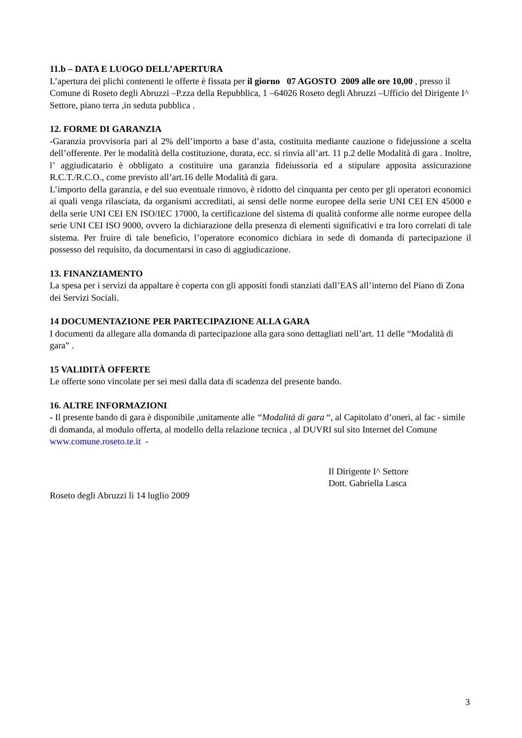11.b – DATA E LUOGO DELL’APERTURA
L’apertura dei plichi contenenti le offerte è fissata per il giorno 07 AGOSTO 2009 alle ore 10,00 , presso il Comune di Roseto degli Abruzzi –P.zza della Repubblica, 1 –64026 Roseto degli Abruzzi –Ufficio del Dirigente I^ Settore, piano terra ,in seduta pubblica .
12. FORME DI GARANZIA
-Garanzia provvisoria pari al 2% dell’importo a base d’asta, costituita mediante cauzione o fidejussione a scelta dell’offerente. Per le modalità della costituzione, durata, ecc. si rinvia all’art. 11 p.2 delle Modalità di gara . Inoltre, l’ aggiudicatario è obbligato a costituire una garanzia fideiussoria ed a stipulare apposita assicurazione R.C.T./R.C.O., come previsto all’art.16 delle Modalità di gara.
L’importo della garanzia, e del suo eventuale rinnovo, è ridotto del cinquanta per cento per gli operatori economici ai quali venga rilasciata, da organismi accreditati, ai sensi delle norme europee della serie UNI CEI EN 45000 e della serie UNI CEI EN ISO/IEC 17000, la certificazione del sistema di qualità conforme alle norme europee della serie UNI CEI ISO 9000, ovvero la dichiarazione della presenza di elementi significativi e tra loro correlati di tale sistema. Per fruire di tale beneficio, l’operatore economico dichiara in sede di domanda di partecipazione il possesso del requisito, da documentarsi in caso di aggiudicazione.
13. FINANZIAMENTO
La spesa per i servizi da appaltare è coperta con gli appositi fondi stanziati dall’EAS all’interno del Piano di Zona dei Servizi Sociali.
14 DOCUMENTAZIONE PER PARTECIPAZIONE ALLA GARA
I documenti da allegare alla domanda di partecipazione alla gara sono dettagliati nell’art. 11 delle “Modalità di gara” .
15 VALIDITÀ OFFERTE
Le offerte sono vincolate per sei mesi dalla data di scadenza del presente bando.
16. ALTRE INFORMAZIONI
- Il presente bando di gara è disponibile ,unitamente alle “Modalità di gara “, al Capitolato d’oneri, al fac - simile di domanda, al modulo offerta, al modello della relazione tecnica , al DUVRI sul sito Internet del Comune www.comune.roseto.te.it -
Il Dirigente I^ Settore
Dott. Gabriella Lasca
Roseto degli Abruzzi lì 14 luglio 2009
3